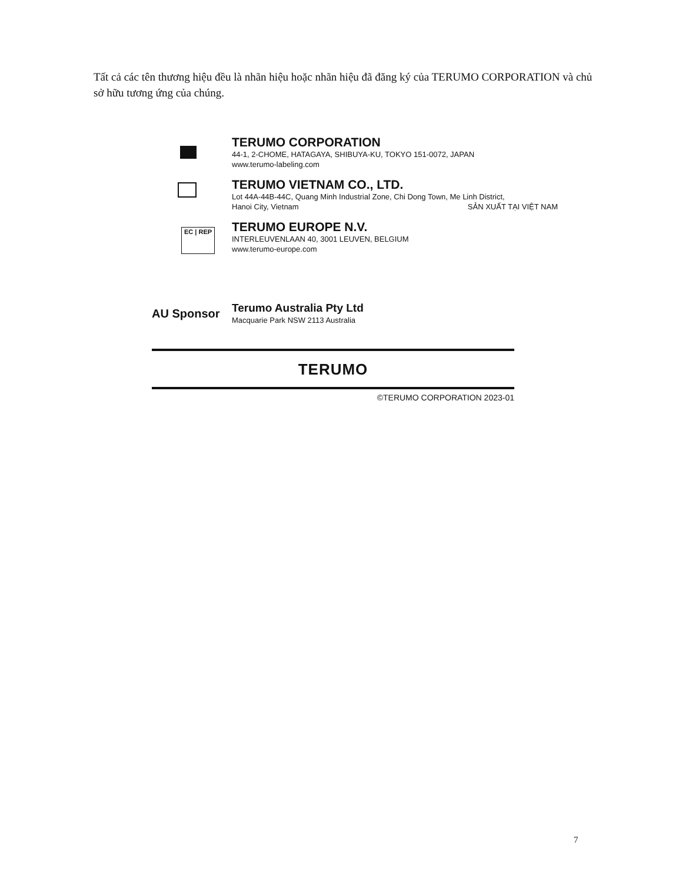Tất cả các tên thương hiệu đều là nhãn hiệu hoặc nhãn hiệu đã đăng ký của TERUMO CORPORATION và chủ sở hữu tương ứng của chúng.
TERUMO CORPORATION
44-1, 2-CHOME, HATAGAYA, SHIBUYA-KU, TOKYO 151-0072, JAPAN
www.terumo-labeling.com
TERUMO VIETNAM CO., LTD.
Lot 44A-44B-44C, Quang Minh Industrial Zone, Chi Dong Town, Me Linh District,
Hanoi City, Vietnam SẢN XUẤT TẠI VIỆT NAM
EC | REP
TERUMO EUROPE N.V.
INTERLEUVENLAAN 40, 3001 LEUVEN, BELGIUM
www.terumo-europe.com
AU Sponsor
Terumo Australia Pty Ltd
Macquarie Park NSW 2113 Australia
TERUMO
©TERUMO CORPORATION 2023-01
7